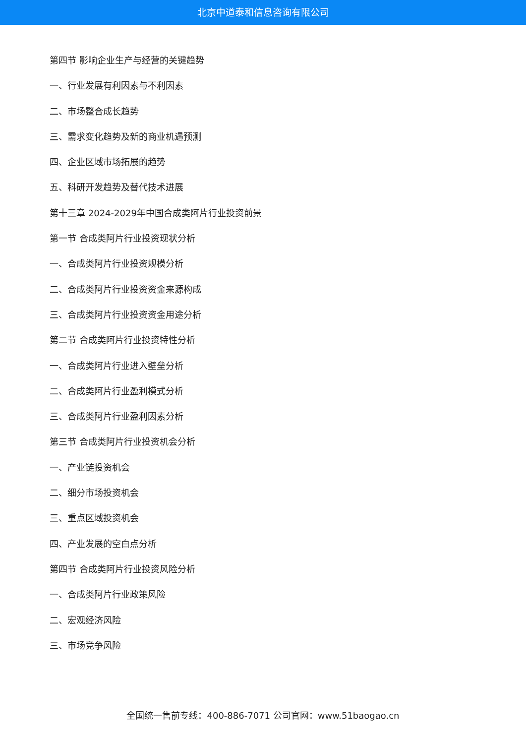北京中道泰和信息咨询有限公司
第四节 影响企业生产与经营的关键趋势
一、行业发展有利因素与不利因素
二、市场整合成长趋势
三、需求变化趋势及新的商业机遇预测
四、企业区域市场拓展的趋势
五、科研开发趋势及替代技术进展
第十三章 2024-2029年中国合成类阿片行业投资前景
第一节 合成类阿片行业投资现状分析
一、合成类阿片行业投资规模分析
二、合成类阿片行业投资资金来源构成
三、合成类阿片行业投资资金用途分析
第二节 合成类阿片行业投资特性分析
一、合成类阿片行业进入壁垒分析
二、合成类阿片行业盈利模式分析
三、合成类阿片行业盈利因素分析
第三节 合成类阿片行业投资机会分析
一、产业链投资机会
二、细分市场投资机会
三、重点区域投资机会
四、产业发展的空白点分析
第四节 合成类阿片行业投资风险分析
一、合成类阿片行业政策风险
二、宏观经济风险
三、市场竞争风险
全国统一售前专线：400-886-7071 公司官网：www.51baogao.cn